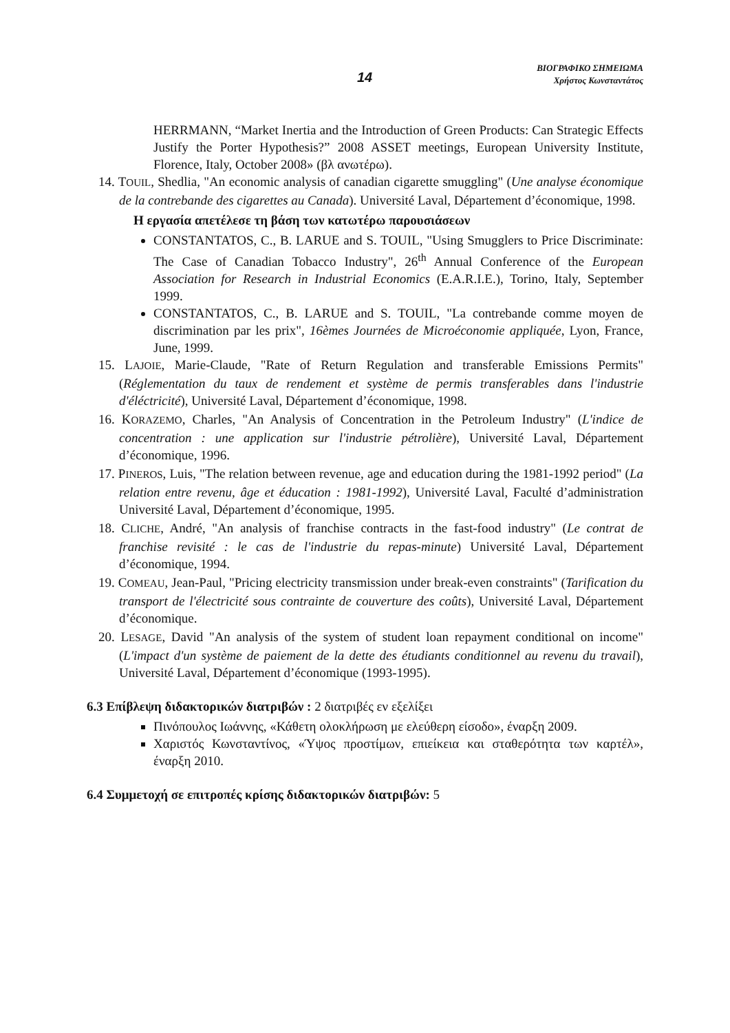14
ΒΙΟΓΡΑΦΙΚΟ ΣΗΜΕΙΩΜΑ
Χρήστος Κωνσταντάτος
HERRMANN, “Market Inertia and the Introduction of Green Products: Can Strategic Effects Justify the Porter Hypothesis?” 2008 ASSET meetings, European University Institute, Florence, Italy, October 2008» (βλ ανωτέρω).
14. TOUIL, Shedlia, "An economic analysis of canadian cigarette smuggling" (Une analyse économique de la contrebande des cigarettes au Canada). Université Laval, Département d’économique, 1998.
Η εργασία απετέλεσε τη βάση των κατωτέρω παρουσιάσεων
CONSTANTATOS, C., B. LARUE and S. TOUIL, "Using Smugglers to Price Discriminate: The Case of Canadian Tobacco Industry", 26<sup>th</sup> Annual Conference of the European Association for Research in Industrial Economics (E.A.R.I.E.), Torino, Italy, September 1999.
CONSTANTATOS, C., B. LARUE and S. TOUIL, "La contrebande comme moyen de discrimination par les prix", 16èmes Journées de Microéconomie appliquée, Lyon, France, June, 1999.
15. LAJOIE, Marie-Claude, "Rate of Return Regulation and transferable Emissions Permits" (Réglementation du taux de rendement et système de permis transferables dans l'industrie d'éléctricité), Université Laval, Département d’économique, 1998.
16. KORAZEMO, Charles, "An Analysis of Concentration in the Petroleum Industry" (L'indice de concentration : une application sur l'industrie pétrolière), Université Laval, Département d’économique, 1996.
17. PINEROS, Luis, "The relation between revenue, age and education during the 1981-1992 period" (La relation entre revenu, âge et éducation : 1981-1992), Université Laval, Faculté d’administration Université Laval, Département d’économique, 1995.
18. CLICHE, André, "An analysis of franchise contracts in the fast-food industry" (Le contrat de franchise revisité : le cas de l'industrie du repas-minute) Université Laval, Département d’économique, 1994.
19. COMEAU, Jean-Paul, "Pricing electricity transmission under break-even constraints" (Tarification du transport de l'électricité sous contrainte de couverture des coûts), Université Laval, Département d’économique.
20. LESAGE, David "An analysis of the system of student loan repayment conditional on income" (L'impact d'un système de paiement de la dette des étudiants conditionnel au revenu du travail), Université Laval, Département d’économique (1993-1995).
6.3 Επίβλεψη διδακτορικών διατριβών : 2 διατριβές εν εξελίξει
Πινόπουλος Ιωάννης, «Κάθετη ολοκλήρωση με ελεύθερη είσοδο», έναρξη 2009.
Χαριστός Κωνσταντίνος, «Ύψος προστίμων, επιείκεια και σταθερότητα των καρτέλ», έναρξη 2010.
6.4 Συμμετοχή σε επιτροπές κρίσης διδακτορικών διατριβών: 5